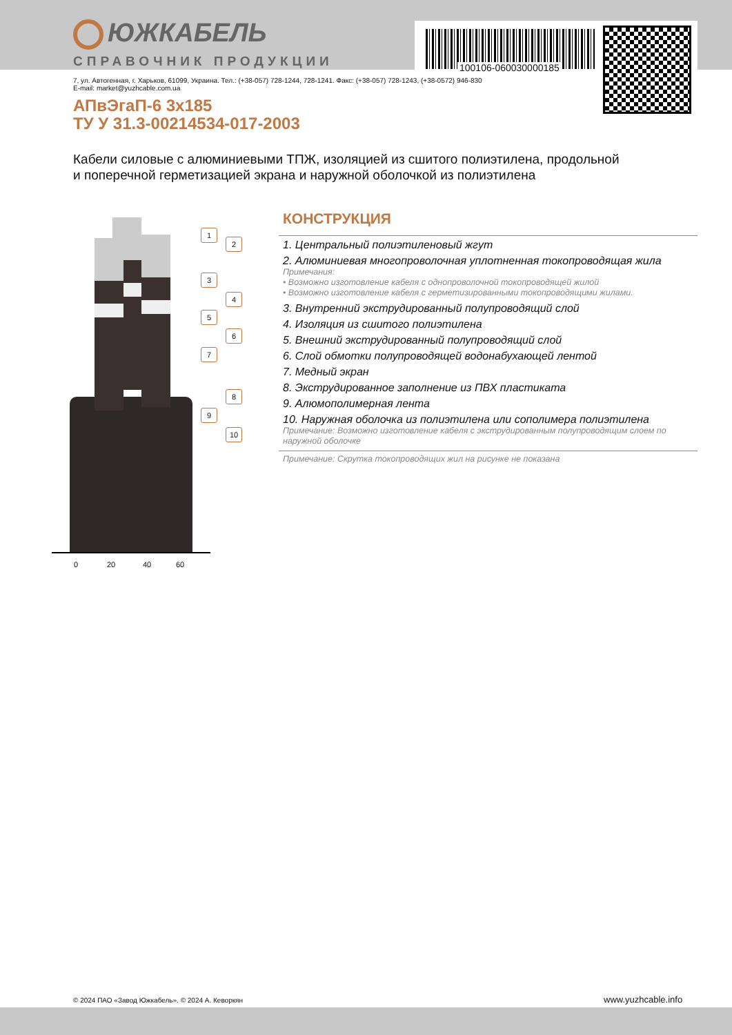ЮЖКАБЕЛЬ
СПРАВОЧНИК ПРОДУКЦИИ
100106-060030000185
7, ул. Автогенная, г. Харьков, 61099, Украина. Тел.: (+38-057) 728-1244, 728-1241. Факс: (+38-057) 728-1243, (+38-0572) 946-830
E-mail: market@yuzhcable.com.ua
АПвЭгаП-6 3х185
ТУ У 31.3-00214534-017-2003
Кабели силовые с алюминиевыми ТПЖ, изоляцией из сшитого полиэтилена, продольной и поперечной герметизацией экрана и наружной оболочкой из полиэтилена
1
2
3
4
5
6
7
8
9
10
0 20 40 60
КОНСТРУКЦИЯ
1. Центральный полиэтиленовый жгут
2. Алюминиевая многопроволочная уплотненная токопроводящая жила
Примечания:
• Возможно изготовление кабеля с однопроволочной токопроводящей жилой
• Возможно изготовление кабеля с герметизированными токопроводящими жилами.
3. Внутренний экструдированный полупроводящий слой
4. Изоляция из сшитого полиэтилена
5. Внешний экструдированный полупроводящий слой
6. Слой обмотки полупроводящей водонабухающей лентой
7. Медный экран
8. Экструдированное заполнение из ПВХ пластиката
9. Алюмополимерная лента
10. Наружная оболочка из полиэтилена или сополимера полиэтилена
Примечание: Возможно изготовление кабеля с экструдированным полупроводящим слоем по наружной оболочке
Примечание: Скрутка токопроводящих жил на рисунке не показана
© 2024 ПАО «Завод Южкабель». © 2024 А. Кеворкян
www.yuzhcable.info